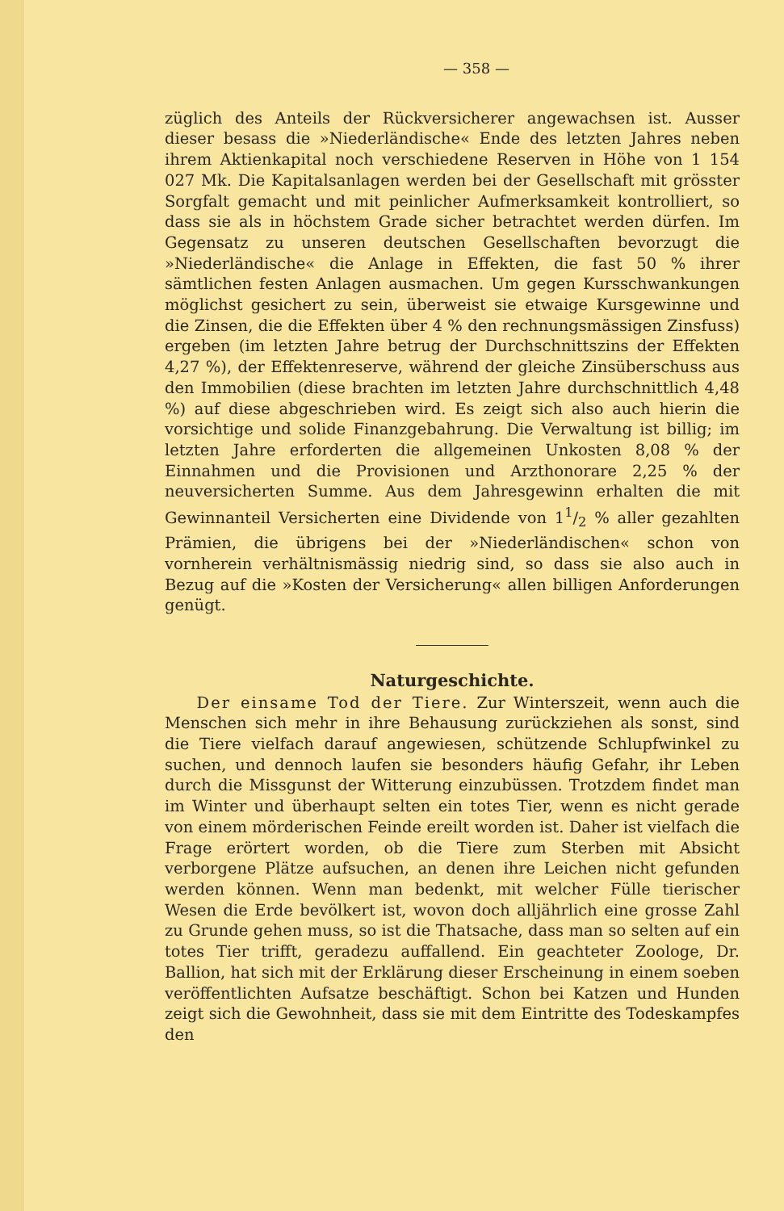— 358 —
züglich des Anteils der Rückversicherer angewachsen ist. Ausser dieser besass die »Niederländische« Ende des letzten Jahres neben ihrem Aktienkapital noch verschiedene Reserven in Höhe von 1 154 027 Mk. Die Kapitalsanlagen werden bei der Gesellschaft mit grösster Sorgfalt gemacht und mit peinlicher Aufmerksamkeit kontrolliert, so dass sie als in höchstem Grade sicher betrachtet werden dürfen. Im Gegensatz zu unseren deutschen Gesellschaften bevorzugt die »Niederländische« die Anlage in Effekten, die fast 50 % ihrer sämtlichen festen Anlagen ausmachen. Um gegen Kursschwankungen möglichst gesichert zu sein, überweist sie etwaige Kursgewinne und die Zinsen, die die Effekten über 4 % den rechnungsmässigen Zinsfuss) ergeben (im letzten Jahre betrug der Durchschnittszins der Effekten 4,27 %), der Effektenreserve, während der gleiche Zinsüberschuss aus den Immobilien (diese brachten im letzten Jahre durchschnittlich 4,48 %) auf diese abgeschrieben wird. Es zeigt sich also auch hierin die vorsichtige und solide Finanzgebahrung. Die Verwaltung ist billig; im letzten Jahre erforderten die allgemeinen Unkosten 8,08 % der Einnahmen und die Provisionen und Arzthonorare 2,25 % der neuversicherten Summe. Aus dem Jahresgewinn erhalten die mit Gewinnanteil Versicherten eine Dividende von 11/2 % aller gezahlten Prämien, die übrigens bei der »Niederländischen« schon von vornherein verhältnismässig niedrig sind, so dass sie also auch in Bezug auf die »Kosten der Versicherung« allen billigen Anforderungen genügt.
Naturgeschichte.
Der einsame Tod der Tiere. Zur Winterszeit, wenn auch die Menschen sich mehr in ihre Behausung zurückziehen als sonst, sind die Tiere vielfach darauf angewiesen, schützende Schlupfwinkel zu suchen, und dennoch laufen sie besonders häufig Gefahr, ihr Leben durch die Missgunst der Witterung einzubüssen. Trotzdem findet man im Winter und überhaupt selten ein totes Tier, wenn es nicht gerade von einem mörderischen Feinde ereilt worden ist. Daher ist vielfach die Frage erörtert worden, ob die Tiere zum Sterben mit Absicht verborgene Plätze aufsuchen, an denen ihre Leichen nicht gefunden werden können. Wenn man bedenkt, mit welcher Fülle tierischer Wesen die Erde bevölkert ist, wovon doch alljährlich eine grosse Zahl zu Grunde gehen muss, so ist die Thatsache, dass man so selten auf ein totes Tier trifft, geradezu auffallend. Ein geachteter Zoologe, Dr. Ballion, hat sich mit der Erklärung dieser Erscheinung in einem soeben veröffentlichten Aufsatze beschäftigt. Schon bei Katzen und Hunden zeigt sich die Gewohnheit, dass sie mit dem Eintritte des Todeskampfes den